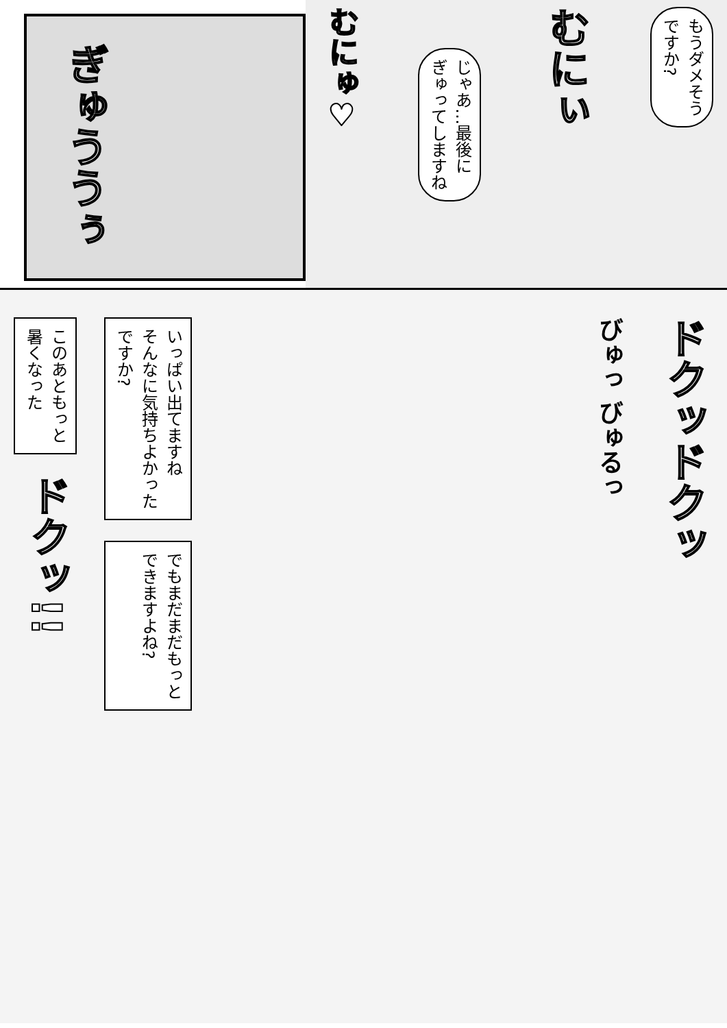ぎゅううぅ
むにゅ♥
じゃあ…最後に
ぎゅってしますね
むにぃ
もうダメそう
ですか?
このあともっと
暑くなった
ドクッ!!
いっぱい出てますね
そんなに気持ちよかった
ですか?
でもまだまだもっと
できますよね?
びゅっ びゅるっ
ドクッドクッ